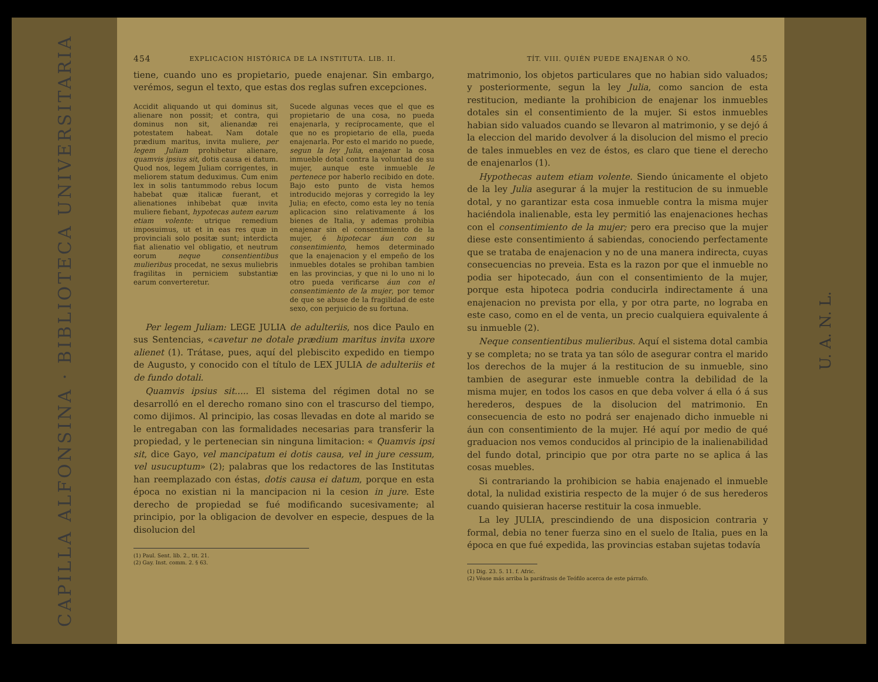CAPILLA ALFONSINA · BIBLIOTECA UNIVERSITARIA
454 EXPLICACION HISTÓRICA DE LA INSTITUTA. LIB. II.
tiene, cuando uno es propietario, puede enajenar. Sin embargo, verémos, segun el texto, que estas dos reglas sufren excepciones.
Accidit aliquando ut qui dominus sit, alienare non possit; et contra, qui dominus non sit, alienandæ rei potestatem habeat. Nam dotale prædium maritus, invita muliere, per legem Juliam prohibetur alienare, quamvis ipsius sit, dotis causa ei datum. Quod nos, legem Juliam corrigentes, in meliorem statum deduximus. Cum enim lex in solis tantummodo rebus locum habebat quæ italicæ fuerant, et alienationes inhibebat quæ invita muliere fiebant, hypotecas autem earum etiam volente: utrique remedium imposuimus, ut et in eas res quæ in provinciali solo positæ sunt; interdicta fiat alienatio vel obligatio, et neutrum eorum neque consentientibus mulieribus procedat, ne sexus muliebris fragilitas in perniciem substantiæ earum converteretur.
Sucede algunas veces que el que es propietario de una cosa, no pueda enajenarla, y recíprocamente, que el que no es propietario de ella, pueda enajenarla. Por esto el marido no puede, segun la ley Julia, enajenar la cosa inmueble dotal contra la voluntad de su mujer, aunque este inmueble le pertenece por haberlo recibido en dote. Bajo esto punto de vista hemos introducido mejoras y corregido la ley Julia; en efecto, como esta ley no tenía aplicacion sino relativamente á los bienes de Italia, y ademas prohibia enajenar sin el consentimiento de la mujer, é hipotecar áun con su consentimiento, hemos determinado que la enajenacion y el empeño de los inmuebles dotales se prohiban tambien en las provincias, y que ni lo uno ni lo otro pueda verificarse áun con el consentimiento de la mujer, por temor de que se abuse de la fragilidad de este sexo, con perjuicio de su fortuna.
Per legem Juliam: LEGE JULIA de adulteriis, nos dice Paulo en sus Sentencias, «cavetur ne dotale prædium maritus invita uxore alienet (1). Trátase, pues, aquí del plebiscito expedido en tiempo de Augusto, y conocido con el título de LEX JULIA de adulteriis et de fundo dotali.
Quamvis ipsius sit..... El sistema del régimen dotal no se desarrolló en el derecho romano sino con el trascurso del tiempo, como dijimos. Al principio, las cosas llevadas en dote al marido se le entregaban con las formalidades necesarias para transferir la propiedad, y le pertenecian sin ninguna limitacion: « Quamvis ipsi sit, dice Gayo, vel mancipatum ei dotis causa, vel in jure cessum, vel usucuptum» (2); palabras que los redactores de las Institutas han reemplazado con éstas, dotis causa ei datum, porque en esta época no existian ni la mancipacion ni la cesion in jure. Este derecho de propiedad se fué modificando sucesivamente; al principio, por la obligacion de devolver en especie, despues de la disolucion del
(1) Paul. Sent. lib. 2., tit. 21.
(2) Gay. Inst. comm. 2. § 63.
TÍT. VIII. QUIÉN PUEDE ENAJENAR Ó NO. 455
matrimonio, los objetos particulares que no habian sido valuados; y posteriormente, segun la ley Julia, como sancion de esta restitucion, mediante la prohibicion de enajenar los inmuebles dotales sin el consentimiento de la mujer. Si estos inmuebles habian sido valuados cuando se llevaron al matrimonio, y se dejó á la eleccion del marido devolver á la disolucion del mismo el precio de tales inmuebles en vez de éstos, es claro que tiene el derecho de enajenarlos (1).
Hypothecas autem etiam volente. Siendo únicamente el objeto de la ley Julia asegurar á la mujer la restitucion de su inmueble dotal, y no garantizar esta cosa inmueble contra la misma mujer haciéndola inalienable, esta ley permitió las enajenaciones hechas con el consentimiento de la mujer; pero era preciso que la mujer diese este consentimiento á sabiendas, conociendo perfectamente que se trataba de enajenacion y no de una manera indirecta, cuyas consecuencias no preveia. Esta es la razon por que el inmueble no podia ser hipotecado, áun con el consentimiento de la mujer, porque esta hipoteca podria conducirla indirectamente á una enajenacion no prevista por ella, y por otra parte, no lograba en este caso, como en el de venta, un precio cualquiera equivalente á su inmueble (2).
Neque consentientibus mulieribus. Aquí el sistema dotal cambia y se completa; no se trata ya tan sólo de asegurar contra el marido los derechos de la mujer á la restitucion de su inmueble, sino tambien de asegurar este inmueble contra la debilidad de la misma mujer, en todos los casos en que deba volver á ella ó á sus herederos, despues de la disolucion del matrimonio. En consecuencia de esto no podrá ser enajenado dicho inmueble ni áun con consentimiento de la mujer. Hé aquí por medio de qué graduacion nos vemos conducidos al principio de la inalienabilidad del fundo dotal, principio que por otra parte no se aplica á las cosas muebles.
Si contrariando la prohibicion se habia enajenado el inmueble dotal, la nulidad existiria respecto de la mujer ó de sus herederos cuando quisieran hacerse restituir la cosa inmueble.
La ley JULIA, prescindiendo de una disposicion contraria y formal, debia no tener fuerza sino en el suelo de Italia, pues en la época en que fué expedida, las provincias estaban sujetas todavía
(1) Dig. 23. 5. 11. f. Afric.
(2) Véase más arriba la paráfrasis de Teófilo acerca de este párrafo.
U. A. N. L.